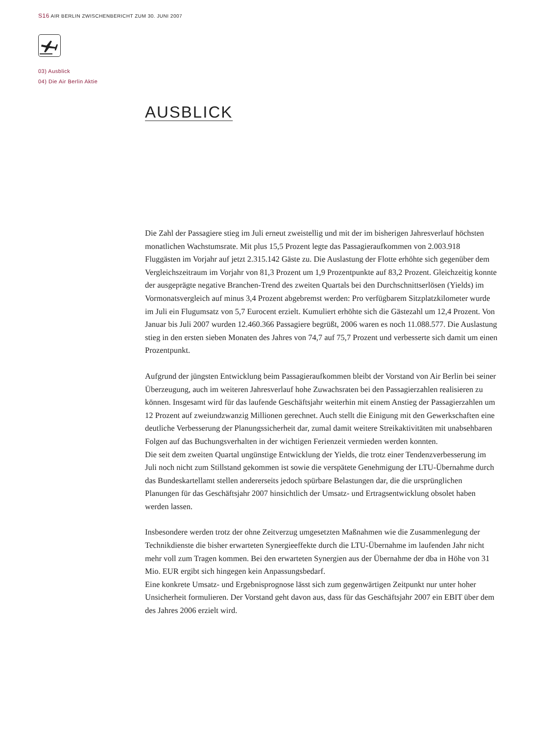S16 AIR BERLIN ZWISCHENBERICHT ZUM 30. JUNI 2007
03) Ausblick
04) Die Air Berlin Aktie
AUSBLICK
Die Zahl der Passagiere stieg im Juli erneut zweistellig und mit der im bisherigen Jahresverlauf höchsten monatlichen Wachstumsrate. Mit plus 15,5 Prozent legte das Passagieraufkommen von 2.003.918 Fluggästen im Vorjahr auf jetzt 2.315.142 Gäste zu. Die Auslastung der Flotte erhöhte sich gegenüber dem Vergleichszeitraum im Vorjahr von 81,3 Prozent um 1,9 Prozentpunkte auf 83,2 Prozent. Gleichzeitig konnte der ausgeprägte negative Branchen-Trend des zweiten Quartals bei den Durchschnittserlösen (Yields) im Vormonatsvergleich auf minus 3,4 Prozent abgebremst werden: Pro verfügbarem Sitzplatzkilometer wurde im Juli ein Flugumsatz von 5,7 Eurocent erzielt. Kumuliert erhöhte sich die Gästezahl um 12,4 Prozent. Von Januar bis Juli 2007 wurden 12.460.366 Passagiere begrüßt, 2006 waren es noch 11.088.577. Die Auslastung stieg in den ersten sieben Monaten des Jahres von 74,7 auf 75,7 Prozent und verbesserte sich damit um einen Prozentpunkt.
Aufgrund der jüngsten Entwicklung beim Passagieraufkommen bleibt der Vorstand von Air Berlin bei seiner Überzeugung, auch im weiteren Jahresverlauf hohe Zuwachsraten bei den Passagierzahlen realisieren zu können. Insgesamt wird für das laufende Geschäftsjahr weiterhin mit einem Anstieg der Passagierzahlen um 12 Prozent auf zweiundzwanzig Millionen gerechnet. Auch stellt die Einigung mit den Gewerkschaften eine deutliche Verbesserung der Planungssicherheit dar, zumal damit weitere Streikaktivitäten mit unabsehbaren Folgen auf das Buchungsverhalten in der wichtigen Ferienzeit vermieden werden konnten.
Die seit dem zweiten Quartal ungünstige Entwicklung der Yields, die trotz einer Tendenzverbesserung im Juli noch nicht zum Stillstand gekommen ist sowie die verspätete Genehmigung der LTU-Übernahme durch das Bundeskartellamt stellen andererseits jedoch spürbare Belastungen dar, die die ursprünglichen Planungen für das Geschäftsjahr 2007 hinsichtlich der Umsatz- und Ertragsentwicklung obsolet haben werden lassen.
Insbesondere werden trotz der ohne Zeitverzug umgesetzten Maßnahmen wie die Zusammenlegung der Technikdienste die bisher erwarteten Synergieeffekte durch die LTU-Übernahme im laufenden Jahr nicht mehr voll zum Tragen kommen. Bei den erwarteten Synergien aus der Übernahme der dba in Höhe von 31 Mio. EUR ergibt sich hingegen kein Anpassungsbedarf.
Eine konkrete Umsatz- und Ergebnisprognose lässt sich zum gegenwärtigen Zeitpunkt nur unter hoher Unsicherheit formulieren. Der Vorstand geht davon aus, dass für das Geschäftsjahr 2007 ein EBIT über dem des Jahres 2006 erzielt wird.